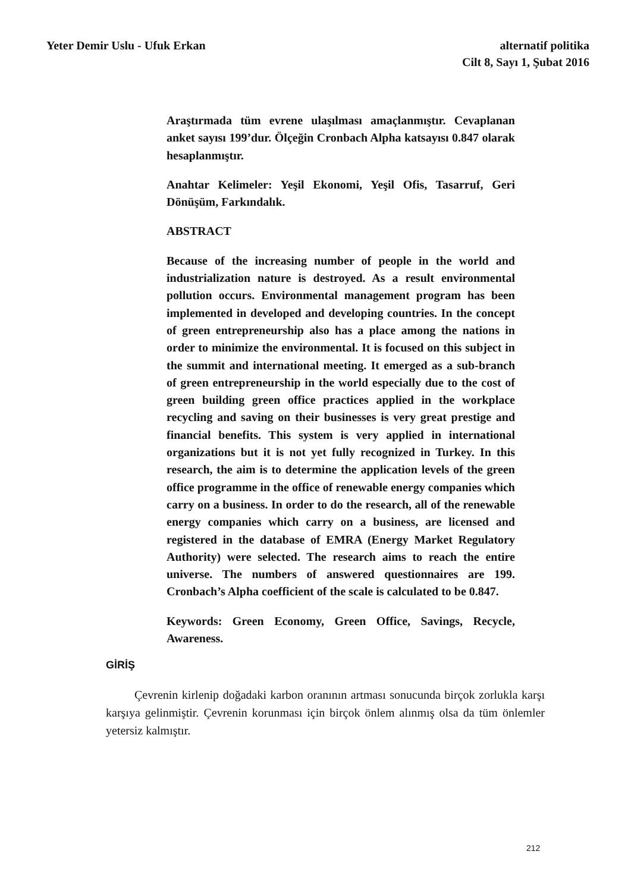Yeter Demir Uslu - Ufuk Erkan alternatif politika
Cilt 8, Sayı 1, Şubat 2016
Araştırmada tüm evrene ulaşılması amaçlanmıştır. Cevaplanan anket sayısı 199’dur. Ölçeğin Cronbach Alpha katsayısı 0.847 olarak hesaplanmıştır.
Anahtar Kelimeler: Yeşil Ekonomi, Yeşil Ofis, Tasarruf, Geri Dönüşüm, Farkındalık.
ABSTRACT
Because of the increasing number of people in the world and industrialization nature is destroyed. As a result environmental pollution occurs. Environmental management program has been implemented in developed and developing countries. In the concept of green entrepreneurship also has a place among the nations in order to minimize the environmental. It is focused on this subject in the summit and international meeting. It emerged as a sub-branch of green entrepreneurship in the world especially due to the cost of green building green office practices applied in the workplace recycling and saving on their businesses is very great prestige and financial benefits. This system is very applied in international organizations but it is not yet fully recognized in Turkey. In this research, the aim is to determine the application levels of the green office programme in the office of renewable energy companies which carry on a business. In order to do the research, all of the renewable energy companies which carry on a business, are licensed and registered in the database of EMRA (Energy Market Regulatory Authority) were selected. The research aims to reach the entire universe. The numbers of answered questionnaires are 199. Cronbach’s Alpha coefficient of the scale is calculated to be 0.847.
Keywords: Green Economy, Green Office, Savings, Recycle, Awareness.
GİRİŞ
Çevrenin kirlenip doğadaki karbon oranının artması sonucunda birçok zorlukla karşı karşıya gelinmiştir. Çevrenin korunması için birçok önlem alınmış olsa da tüm önlemler yetersiz kalmıştır.
212